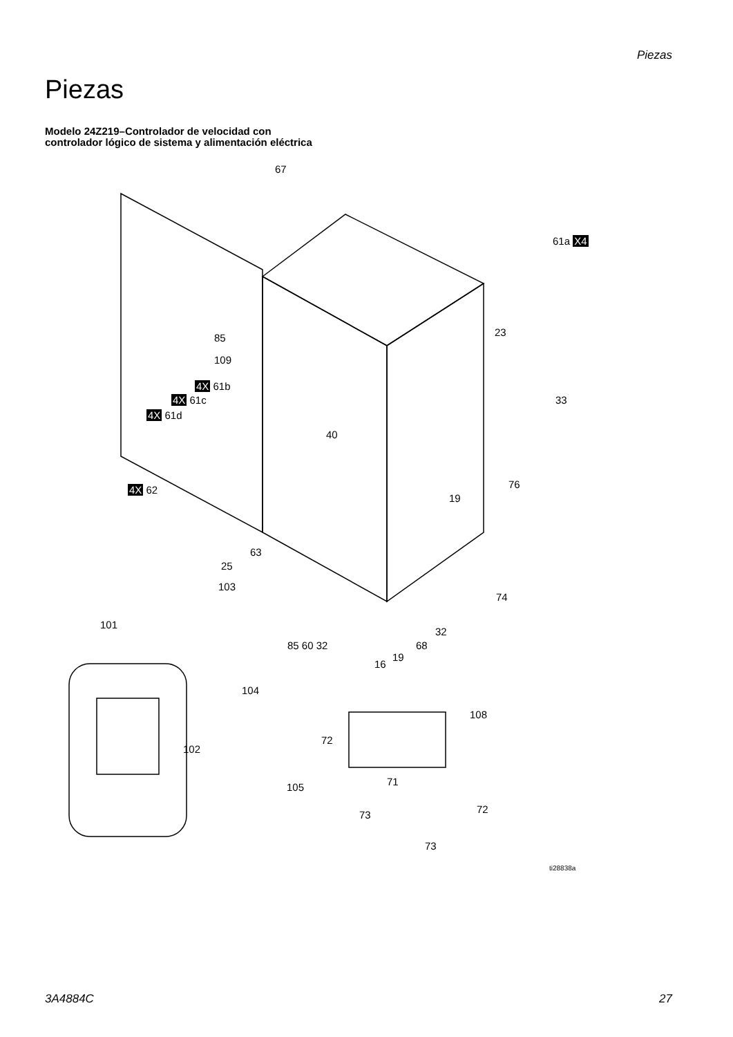Piezas
Piezas
Modelo 24Z219–Controlador de velocidad con
controlador lógico de sistema y alimentación eléctrica
67
61a X4
23 85
109
4X 61b
4X 61c
4X 61d
33
40
76 4X 62
19
63
25
103
74
101
85 60 32
32
68
19
16
104
108
102
72
71 105
73 72
73
ti28838a
3A4884C 27